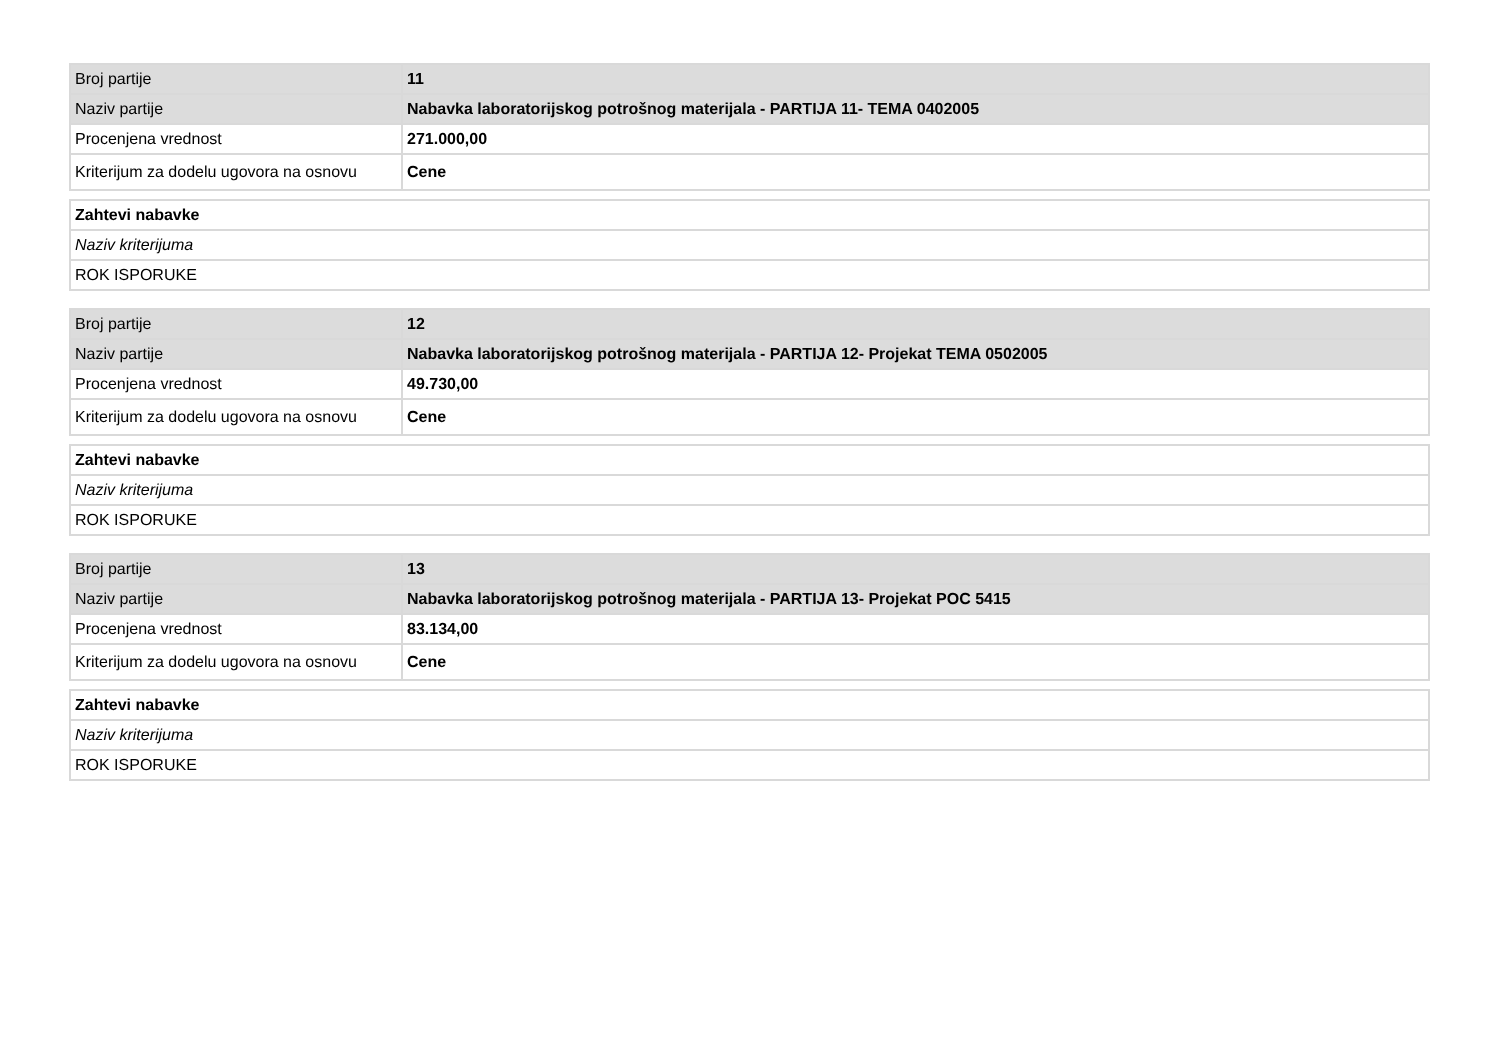| Broj partije | 11 |
| Naziv partije | Nabavka laboratorijskog potrošnog materijala - PARTIJA 11- TEMA 0402005 |
| Procenjena vrednost | 271.000,00 |
| Kriterijum za dodelu ugovora na osnovu | Cene |
| Zahtevi nabavke |
| Naziv kriterijuma |
| ROK ISPORUKE |
| Broj partije | 12 |
| Naziv partije | Nabavka laboratorijskog potrošnog materijala - PARTIJA 12- Projekat TEMA 0502005 |
| Procenjena vrednost | 49.730,00 |
| Kriterijum za dodelu ugovora na osnovu | Cene |
| Zahtevi nabavke |
| Naziv kriterijuma |
| ROK ISPORUKE |
| Broj partije | 13 |
| Naziv partije | Nabavka laboratorijskog potrošnog materijala - PARTIJA 13- Projekat POC 5415 |
| Procenjena vrednost | 83.134,00 |
| Kriterijum za dodelu ugovora na osnovu | Cene |
| Zahtevi nabavke |
| Naziv kriterijuma |
| ROK ISPORUKE |